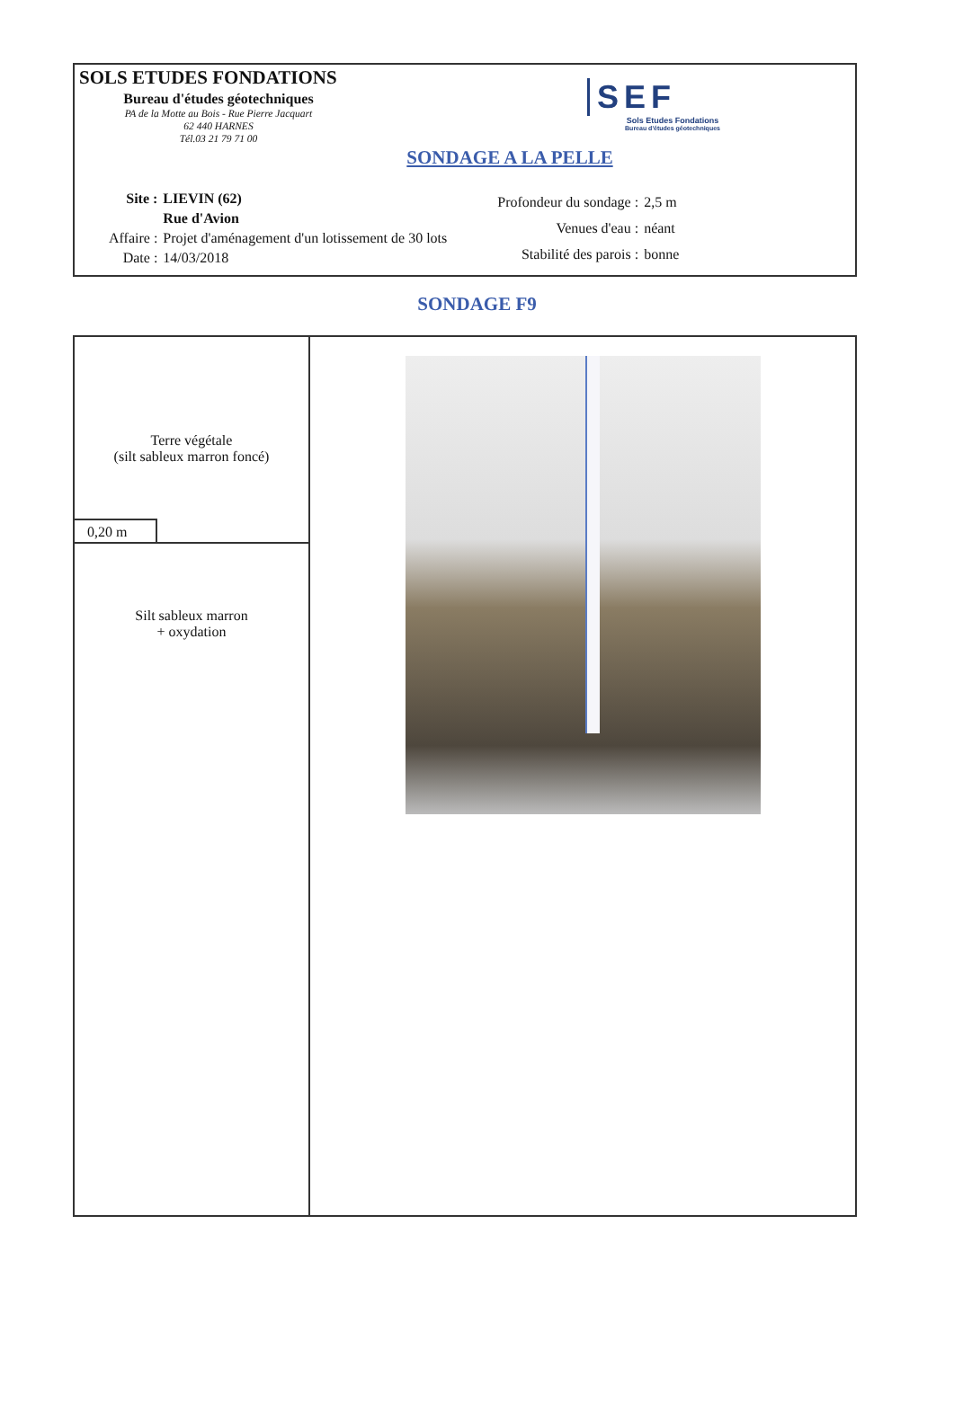SOLS ETUDES FONDATIONS
Bureau d'études géotechniques
PA de la Motte au Bois - Rue Pierre Jacquart
62 440 HARNES
Tél.03 21 79 71 00
SEF
Sols Etudes Fondations
Bureau d'études géotechniques
SONDAGE A LA PELLE
| Site : | LIEVIN (62) |
| | Rue d'Avion |
| Affaire : | Projet d'aménagement d'un lotissement de 30 lots |
| Date : | 14/03/2018 |
| Profondeur du sondage : | 2,5 m |
| Venues d'eau : | néant |
| Stabilité des parois : | bonne |
SONDAGE F9
| Terre végétale (silt sableux marron foncé) 0,20 m | |
| Silt sableux marron + oxydation | |